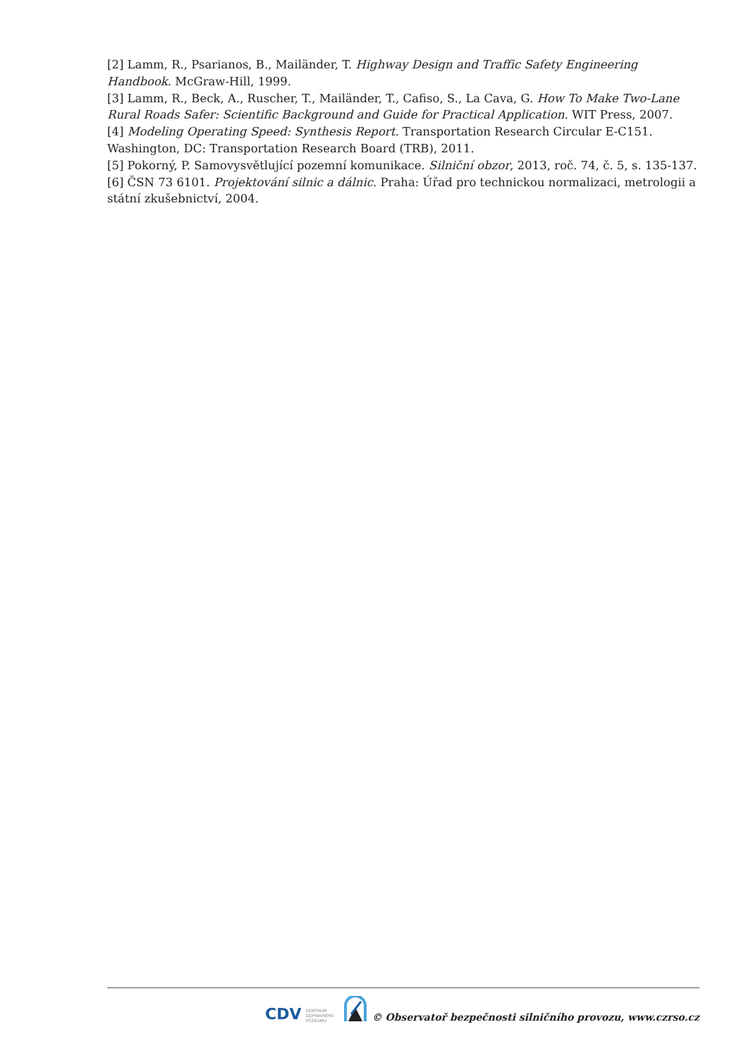[2] Lamm, R., Psarianos, B., Mailänder, T. Highway Design and Traffic Safety Engineering Handbook. McGraw-Hill, 1999.
[3] Lamm, R., Beck, A., Ruscher, T., Mailänder, T., Cafiso, S., La Cava, G. How To Make Two-Lane Rural Roads Safer: Scientific Background and Guide for Practical Application. WIT Press, 2007.
[4] Modeling Operating Speed: Synthesis Report. Transportation Research Circular E-C151. Washington, DC: Transportation Research Board (TRB), 2011.
[5] Pokorný, P. Samovysvětlující pozemní komunikace. Silniční obzor, 2013, roč. 74, č. 5, s. 135-137.
[6] ČSN 73 6101. Projektování silnic a dálnic. Praha: Úřad pro technickou normalizaci, metrologii a státní zkušebnictví, 2004.
CDV CENTRUM
DOPRAVNÍHO
VÝZKUMU © Observatoř bezpečnosti silničního provozu, www.czrso.cz